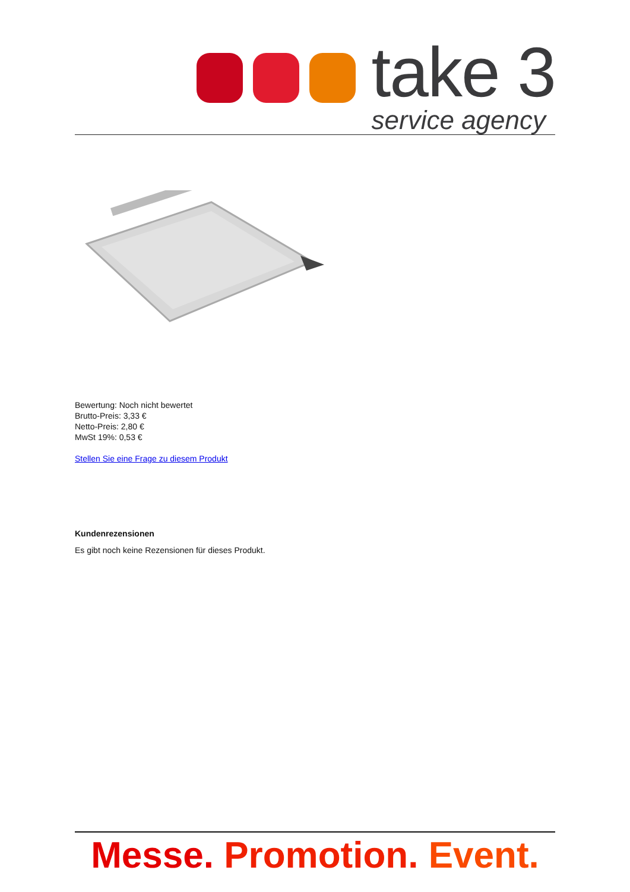take 3
service agency
Bewertung: Noch nicht bewertet
Brutto-Preis: 3,33 €
Netto-Preis: 2,80 €
MwSt 19%: 0,53 €
Stellen Sie eine Frage zu diesem Produkt
Kundenrezensionen
Es gibt noch keine Rezensionen für dieses Produkt.
Messe. Promotion. Event.